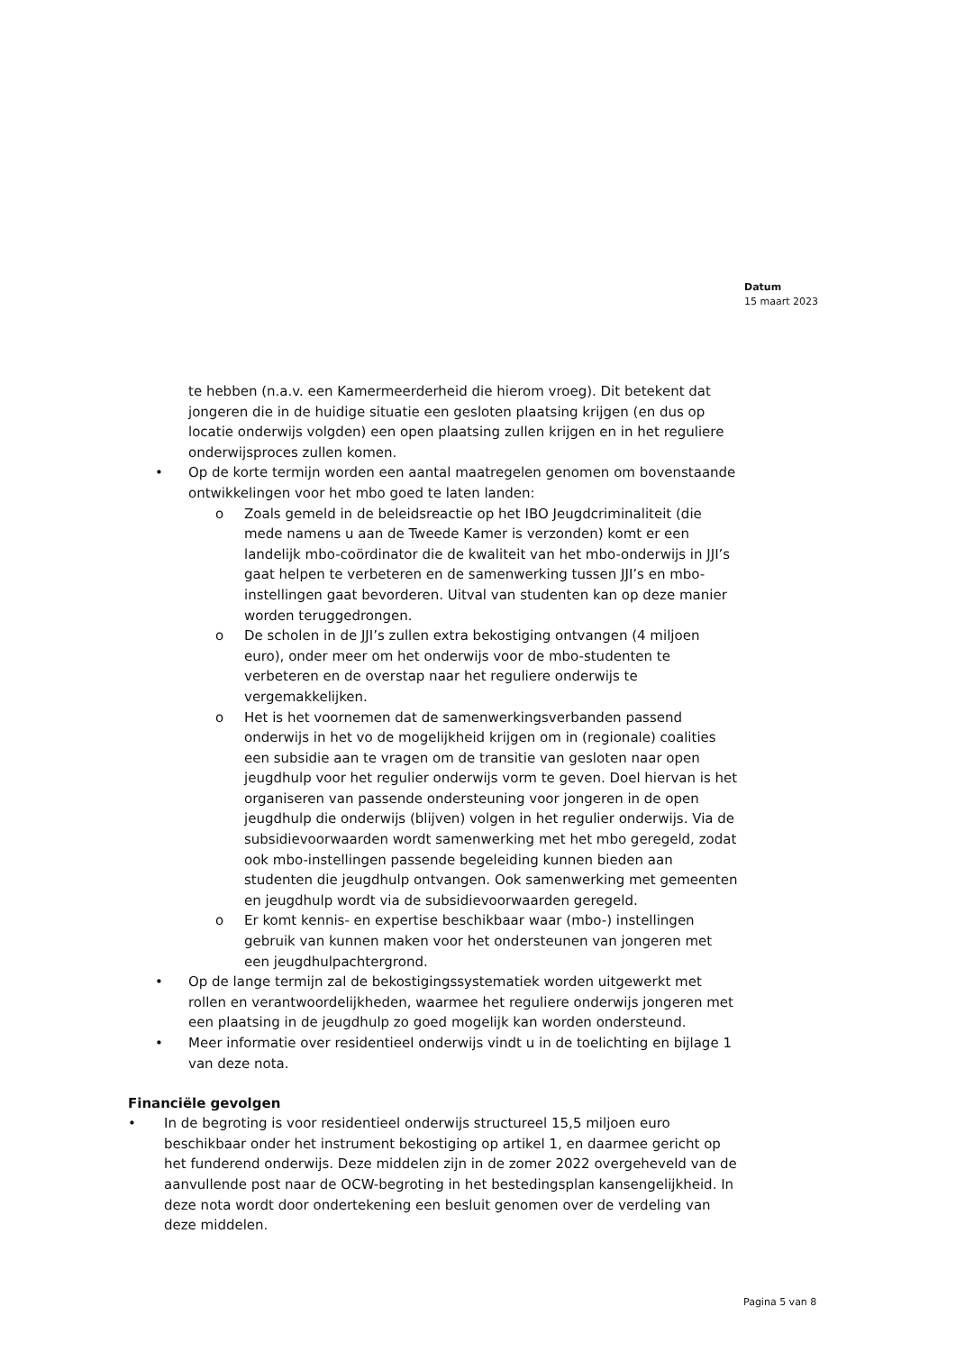Datum
15 maart 2023
te hebben (n.a.v. een Kamermeerderheid die hierom vroeg). Dit betekent dat jongeren die in de huidige situatie een gesloten plaatsing krijgen (en dus op locatie onderwijs volgden) een open plaatsing zullen krijgen en in het reguliere onderwijsproces zullen komen.
• Op de korte termijn worden een aantal maatregelen genomen om bovenstaande ontwikkelingen voor het mbo goed te laten landen:
o Zoals gemeld in de beleidsreactie op het IBO Jeugdcriminaliteit (die mede namens u aan de Tweede Kamer is verzonden) komt er een landelijk mbo-coördinator die de kwaliteit van het mbo-onderwijs in JJI’s gaat helpen te verbeteren en de samenwerking tussen JJI’s en mbo-instellingen gaat bevorderen. Uitval van studenten kan op deze manier worden teruggedrongen.
o De scholen in de JJI’s zullen extra bekostiging ontvangen (4 miljoen euro), onder meer om het onderwijs voor de mbo-studenten te verbeteren en de overstap naar het reguliere onderwijs te vergemakkelijken.
o Het is het voornemen dat de samenwerkingsverbanden passend onderwijs in het vo de mogelijkheid krijgen om in (regionale) coalities een subsidie aan te vragen om de transitie van gesloten naar open jeugdhulp voor het regulier onderwijs vorm te geven. Doel hiervan is het organiseren van passende ondersteuning voor jongeren in de open jeugdhulp die onderwijs (blijven) volgen in het regulier onderwijs. Via de subsidievoorwaarden wordt samenwerking met het mbo geregeld, zodat ook mbo-instellingen passende begeleiding kunnen bieden aan studenten die jeugdhulp ontvangen. Ook samenwerking met gemeenten en jeugdhulp wordt via de subsidievoorwaarden geregeld.
o Er komt kennis- en expertise beschikbaar waar (mbo-) instellingen gebruik van kunnen maken voor het ondersteunen van jongeren met een jeugdhulpachtergrond.
• Op de lange termijn zal de bekostigingssystematiek worden uitgewerkt met rollen en verantwoordelijkheden, waarmee het reguliere onderwijs jongeren met een plaatsing in de jeugdhulp zo goed mogelijk kan worden ondersteund.
• Meer informatie over residentieel onderwijs vindt u in de toelichting en bijlage 1 van deze nota.
Financiële gevolgen
• In de begroting is voor residentieel onderwijs structureel 15,5 miljoen euro beschikbaar onder het instrument bekostiging op artikel 1, en daarmee gericht op het funderend onderwijs. Deze middelen zijn in de zomer 2022 overgeheveld van de aanvullende post naar de OCW-begroting in het bestedingsplan kansengelijkheid. In deze nota wordt door ondertekening een besluit genomen over de verdeling van deze middelen.
Pagina 5 van 8